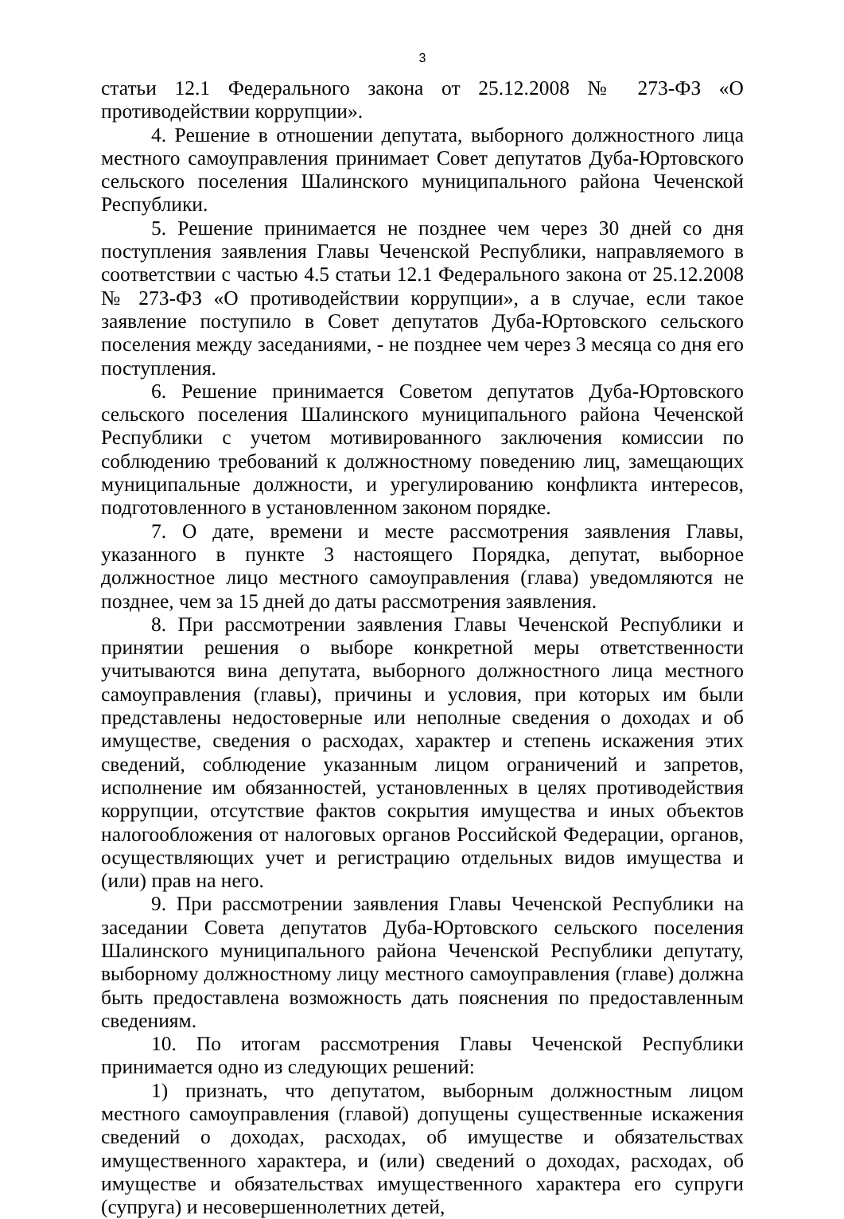3
статьи 12.1 Федерального закона от 25.12.2008 № 273-ФЗ «О противодействии коррупции».
4. Решение в отношении депутата, выборного должностного лица местного самоуправления принимает Совет депутатов Дуба-Юртовского сельского поселения Шалинского муниципального района Чеченской Республики.
5. Решение принимается не позднее чем через 30 дней со дня поступления заявления Главы Чеченской Республики, направляемого в соответствии с частью 4.5 статьи 12.1 Федерального закона от 25.12.2008 № 273-ФЗ «О противодействии коррупции», а в случае, если такое заявление поступило в Совет депутатов Дуба-Юртовского сельского поселения между заседаниями, - не позднее чем через 3 месяца со дня его поступления.
6. Решение принимается Советом депутатов Дуба-Юртовского сельского поселения Шалинского муниципального района Чеченской Республики с учетом мотивированного заключения комиссии по соблюдению требований к должностному поведению лиц, замещающих муниципальные должности, и урегулированию конфликта интересов, подготовленного в установленном законом порядке.
7. О дате, времени и месте рассмотрения заявления Главы, указанного в пункте 3 настоящего Порядка, депутат, выборное должностное лицо местного самоуправления (глава) уведомляются не позднее, чем за 15 дней до даты рассмотрения заявления.
8. При рассмотрении заявления Главы Чеченской Республики и принятии решения о выборе конкретной меры ответственности учитываются вина депутата, выборного должностного лица местного самоуправления (главы), причины и условия, при которых им были представлены недостоверные или неполные сведения о доходах и об имуществе, сведения о расходах, характер и степень искажения этих сведений, соблюдение указанным лицом ограничений и запретов, исполнение им обязанностей, установленных в целях противодействия коррупции, отсутствие фактов сокрытия имущества и иных объектов налогообложения от налоговых органов Российской Федерации, органов, осуществляющих учет и регистрацию отдельных видов имущества и (или) прав на него.
9. При рассмотрении заявления Главы Чеченской Республики на заседании Совета депутатов Дуба-Юртовского сельского поселения Шалинского муниципального района Чеченской Республики депутату, выборному должностному лицу местного самоуправления (главе) должна быть предоставлена возможность дать пояснения по предоставленным сведениям.
10. По итогам рассмотрения Главы Чеченской Республики принимается одно из следующих решений:
1) признать, что депутатом, выборным должностным лицом местного самоуправления (главой) допущены существенные искажения сведений о доходах, расходах, об имуществе и обязательствах имущественного характера, и (или) сведений о доходах, расходах, об имуществе и обязательствах имущественного характера его супруги (супруга) и несовершеннолетних детей,